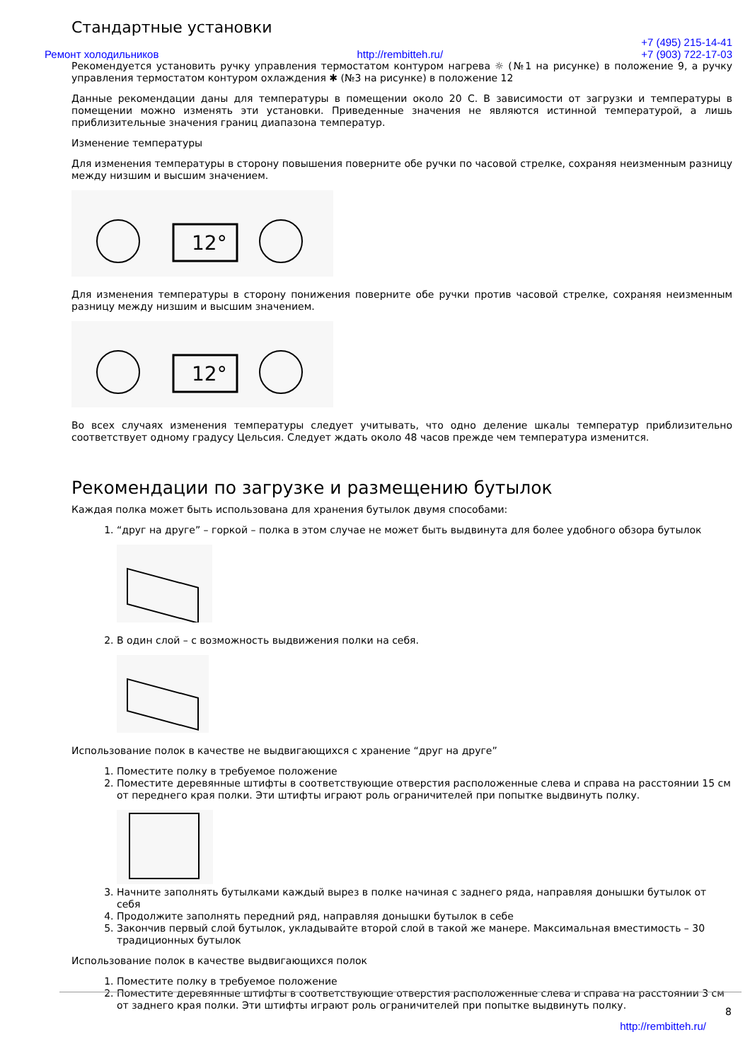Стандартные установки
Ремонт холодильников http://rembitteh.ru/ +7 (495) 215-14-41
+7 (903) 722-17-03
Рекомендуется установить ручку управления термостатом контуром нагрева ☼ (№1 на рисунке) в положение 9, а ручку управления термостатом контуром охлаждения ✱ (№3 на рисунке) в положение 12
Данные рекомендации даны для температуры в помещении около 20 С. В зависимости от загрузки и температуры в помещении можно изменять эти установки. Приведенные значения не являются истинной температурой, а лишь приблизительные значения границ диапазона температур.
Изменение температуры
Для изменения температуры в сторону повышения поверните обе ручки по часовой стрелке, сохраняя неизменным разницу между низшим и высшим значением.
12°
Для изменения температуры в сторону понижения поверните обе ручки против часовой стрелке, сохраняя неизменным разницу между низшим и высшим значением.
12°
Во всех случаях изменения температуры следует учитывать, что одно деление шкалы температур приблизительно соответствует одному градусу Цельсия. Следует ждать около 48 часов прежде чем температура изменится.
Рекомендации по загрузке и размещению бутылок
Каждая полка может быть использована для хранения бутылок двумя способами:
1. “друг на друге” – горкой – полка в этом случае не может быть выдвинута для более удобного обзора бутылок
2. В один слой – с возможность выдвижения полки на себя.
Использование полок в качестве не выдвигающихся с хранение “друг на друге”
1. Поместите полку в требуемое положение
2. Поместите деревянные штифты в соответствующие отверстия расположенные слева и справа на расстоянии 15 см от переднего края полки. Эти штифты играют роль ограничителей при попытке выдвинуть полку.
3. Начните заполнять бутылками каждый вырез в полке начиная с заднего ряда, направляя донышки бутылок от себя
4. Продолжите заполнять передний ряд, направляя донышки бутылок в себе
5. Закончив первый слой бутылок, укладывайте второй слой в такой же манере. Максимальная вместимость – 30 традиционных бутылок
Использование полок в качестве выдвигающихся полок
1. Поместите полку в требуемое положение
2. Поместите деревянные штифты в соответствующие отверстия расположенные слева и справа на расстоянии 3 см от заднего края полки. Эти штифты играют роль ограничителей при попытке выдвинуть полку.
8
http://rembitteh.ru/